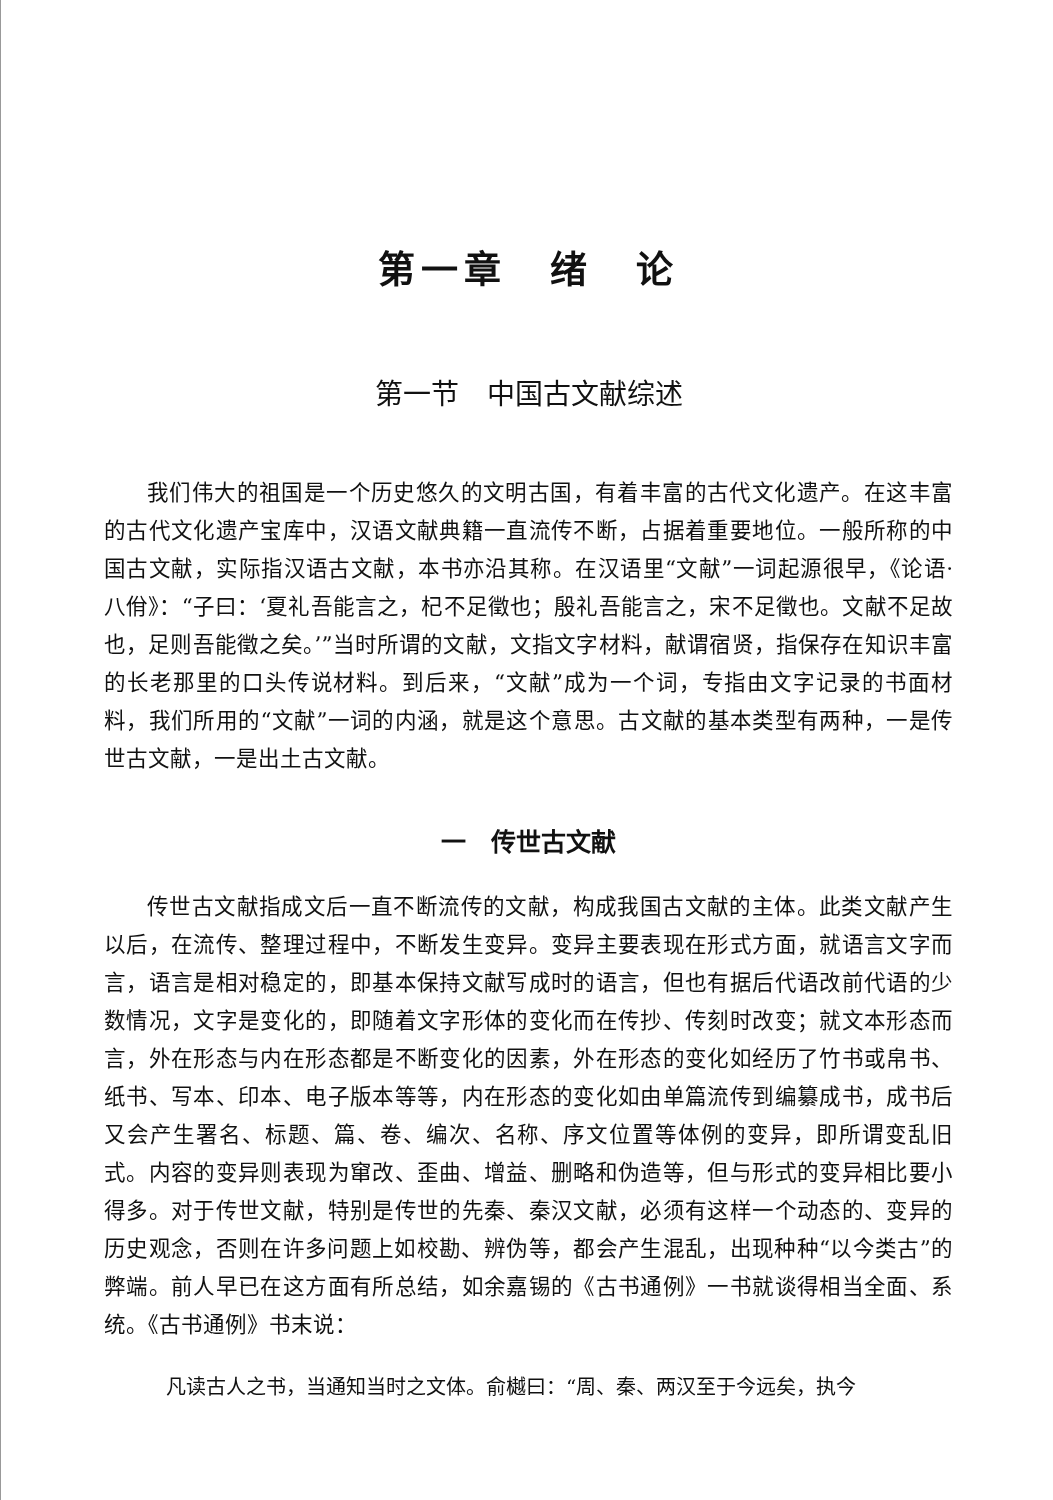第一章　绪　论
第一节　中国古文献综述
我们伟大的祖国是一个历史悠久的文明古国，有着丰富的古代文化遗产。在这丰富的古代文化遗产宝库中，汉语文献典籍一直流传不断，占据着重要地位。一般所称的中国古文献，实际指汉语古文献，本书亦沿其称。在汉语里“文献”一词起源很早，《论语·八佾》：“子曰：‘夏礼吾能言之，杞不足徵也；殷礼吾能言之，宋不足徵也。文献不足故也，足则吾能徵之矣。’”当时所谓的文献，文指文字材料，献谓宿贤，指保存在知识丰富的长老那里的口头传说材料。到后来，“文献”成为一个词，专指由文字记录的书面材料，我们所用的“文献”一词的内涵，就是这个意思。古文献的基本类型有两种，一是传世古文献，一是出土古文献。
一　传世古文献
传世古文献指成文后一直不断流传的文献，构成我国古文献的主体。此类文献产生以后，在流传、整理过程中，不断发生变异。变异主要表现在形式方面，就语言文字而言，语言是相对稳定的，即基本保持文献写成时的语言，但也有据后代语改前代语的少数情况，文字是变化的，即随着文字形体的变化而在传抄、传刻时改变；就文本形态而言，外在形态与内在形态都是不断变化的因素，外在形态的变化如经历了竹书或帛书、纸书、写本、印本、电子版本等等，内在形态的变化如由单篇流传到编纂成书，成书后又会产生署名、标题、篇、卷、编次、名称、序文位置等体例的变异，即所谓变乱旧式。内容的变异则表现为窜改、歪曲、增益、删略和伪造等，但与形式的变异相比要小得多。对于传世文献，特别是传世的先秦、秦汉文献，必须有这样一个动态的、变异的历史观念，否则在许多问题上如校勘、辨伪等，都会产生混乱，出现种种“以今类古”的弊端。前人早已在这方面有所总结，如余嘉锡的《古书通例》一书就谈得相当全面、系统。《古书通例》书末说：
凡读古人之书，当通知当时之文体。俞樾曰：“周、秦、两汉至于今远矣，执今